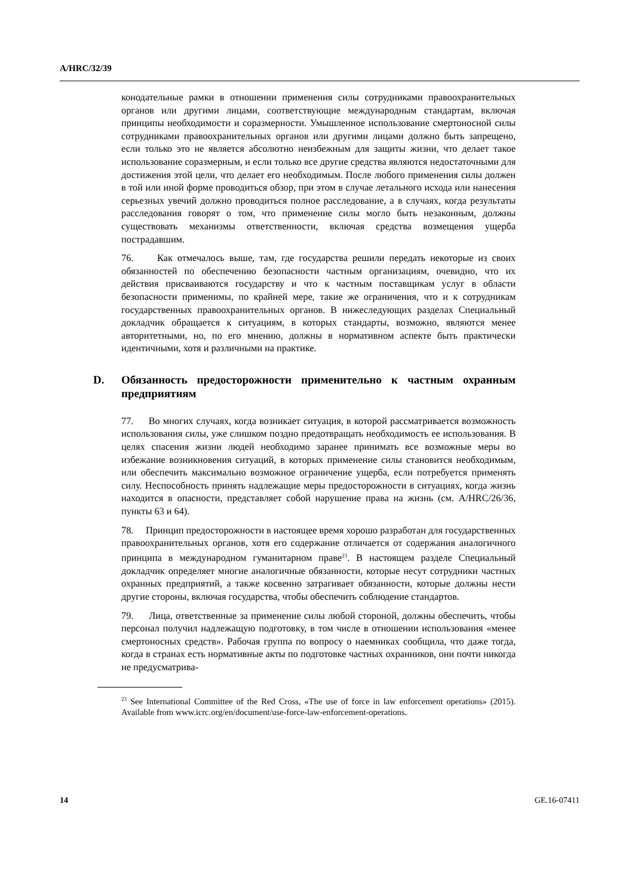A/HRC/32/39
конодательные рамки в отношении применения силы сотрудниками правоохранительных органов или другими лицами, соответствующие международным стандартам, включая принципы необходимости и соразмерности. Умышленное использование смертоносной силы сотрудниками правоохранительных органов или другими лицами должно быть запрещено, если только это не является абсолютно неизбежным для защиты жизни, что делает такое использование соразмерным, и если только все другие средства являются недостаточными для достижения этой цели, что делает его необходимым. После любого применения силы должен в той или иной форме проводиться обзор, при этом в случае летального исхода или нанесения серьезных увечий должно проводиться полное расследование, а в случаях, когда результаты расследования говорят о том, что применение силы могло быть незаконным, должны существовать механизмы ответственности, включая средства возмещения ущерба пострадавшим.
76. Как отмечалось выше, там, где государства решили передать некоторые из своих обязанностей по обеспечению безопасности частным организациям, очевидно, что их действия присваиваются государству и что к частным поставщикам услуг в области безопасности применимы, по крайней мере, такие же ограничения, что и к сотрудникам государственных правоохранительных органов. В нижеследующих разделах Специальный докладчик обращается к ситуациям, в которых стандарты, возможно, являются менее авторитетными, но, по его мнению, должны в нормативном аспекте быть практически идентичными, хотя и различными на практике.
D. Обязанность предосторожности применительно к частным охранным предприятиям
77. Во многих случаях, когда возникает ситуация, в которой рассматривается возможность использования силы, уже слишком поздно предотвращать необходимость ее использования. В целях спасения жизни людей необходимо заранее принимать все возможные меры во избежание возникновения ситуаций, в которых применение силы становится необходимым, или обеспечить максимально возможное ограничение ущерба, если потребуется применять силу. Неспособность принять надлежащие меры предосторожности в ситуациях, когда жизнь находится в опасности, представляет собой нарушение права на жизнь (см. A/HRC/26/36, пункты 63 и 64).
78. Принцип предосторожности в настоящее время хорошо разработан для государственных правоохранительных органов, хотя его содержание отличается от содержания аналогичного принципа в международном гуманитарном праве<sup>23</sup>. В настоящем разделе Специальный докладчик определяет многие аналогичные обязанности, которые несут сотрудники частных охранных предприятий, а также косвенно затрагивает обязанности, которые должны нести другие стороны, включая государства, чтобы обеспечить соблюдение стандартов.
79. Лица, ответственные за применение силы любой стороной, должны обеспечить, чтобы персонал получил надлежащую подготовку, в том числе в отношении использования «менее смертоносных средств». Рабочая группа по вопросу о наемниках сообщила, что даже тогда, когда в странах есть нормативные акты по подготовке частных охранников, они почти никогда не предусматрива-
<sup>23</sup> See International Committee of the Red Cross, «The use of force in law enforcement operations» (2015). Available from www.icrc.org/en/document/use-force-law-enforcement-operations.
14 GE.16-07411